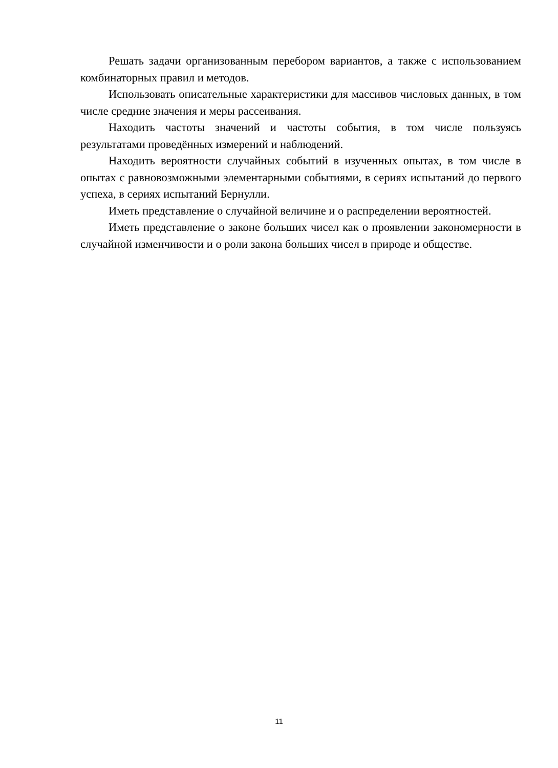Решать задачи организованным перебором вариантов, а также с использованием комбинаторных правил и методов.
Использовать описательные характеристики для массивов числовых данных, в том числе средние значения и меры рассеивания.
Находить частоты значений и частоты события, в том числе пользуясь результатами проведённых измерений и наблюдений.
Находить вероятности случайных событий в изученных опытах, в том числе в опытах с равновозможными элементарными событиями, в сериях испытаний до первого успеха, в сериях испытаний Бернулли.
Иметь представление о случайной величине и о распределении вероятностей.
Иметь представление о законе больших чисел как о проявлении закономерности в случайной изменчивости и о роли закона больших чисел в природе и обществе.
11